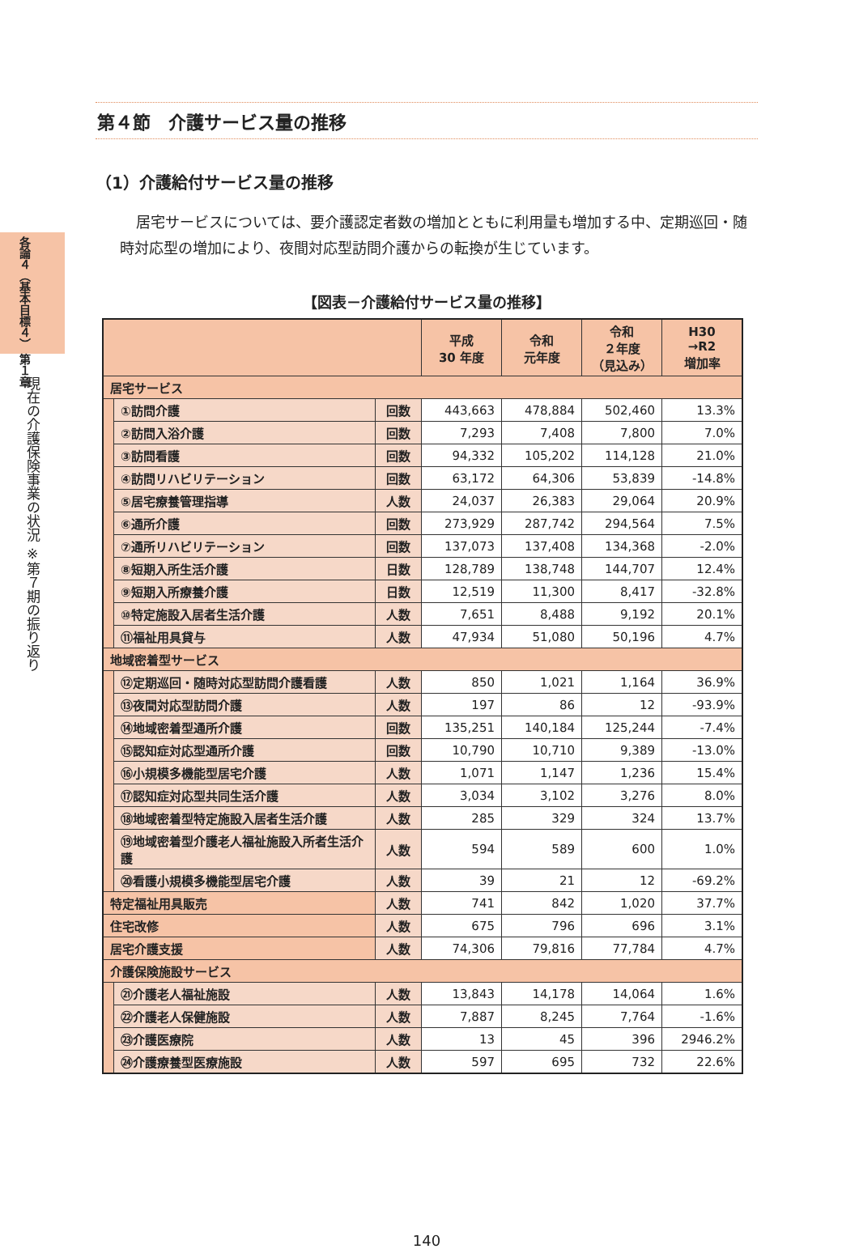各論４（基本目標４） 第１章
現在の介護保険事業の状況 ※第７期の振り返り
第４節　介護サービス量の推移
（1）介護給付サービス量の推移
居宅サービスについては、要介護認定者数の増加とともに利用量も増加する中、定期巡回・随時対応型の増加により、夜間対応型訪問介護からの転換が生じています。
【図表－介護給付サービス量の推移】
| | | | 平成 30 年度 | 令和 元年度 | 令和 ２年度 （見込み） | H30 →R2 増加率 |
| --- | --- | --- | --- | --- | --- | --- |
| 居宅サービス | | | | | | |
| | ①訪問介護 | 回数 | 443,663 | 478,884 | 502,460 | 13.3% |
| | ②訪問入浴介護 | 回数 | 7,293 | 7,408 | 7,800 | 7.0% |
| | ③訪問看護 | 回数 | 94,332 | 105,202 | 114,128 | 21.0% |
| | ④訪問リハビリテーション | 回数 | 63,172 | 64,306 | 53,839 | -14.8% |
| | ⑤居宅療養管理指導 | 人数 | 24,037 | 26,383 | 29,064 | 20.9% |
| | ⑥通所介護 | 回数 | 273,929 | 287,742 | 294,564 | 7.5% |
| | ⑦通所リハビリテーション | 回数 | 137,073 | 137,408 | 134,368 | -2.0% |
| | ⑧短期入所生活介護 | 日数 | 128,789 | 138,748 | 144,707 | 12.4% |
| | ⑨短期入所療養介護 | 日数 | 12,519 | 11,300 | 8,417 | -32.8% |
| | ⑩特定施設入居者生活介護 | 人数 | 7,651 | 8,488 | 9,192 | 20.1% |
| | ⑪福祉用具貸与 | 人数 | 47,934 | 51,080 | 50,196 | 4.7% |
| 地域密着型サービス | | | | | | |
| | ⑫定期巡回・随時対応型訪問介護看護 | 人数 | 850 | 1,021 | 1,164 | 36.9% |
| | ⑬夜間対応型訪問介護 | 人数 | 197 | 86 | 12 | -93.9% |
| | ⑭地域密着型通所介護 | 回数 | 135,251 | 140,184 | 125,244 | -7.4% |
| | ⑮認知症対応型通所介護 | 回数 | 10,790 | 10,710 | 9,389 | -13.0% |
| | ⑯小規模多機能型居宅介護 | 人数 | 1,071 | 1,147 | 1,236 | 15.4% |
| | ⑰認知症対応型共同生活介護 | 人数 | 3,034 | 3,102 | 3,276 | 8.0% |
| | ⑱地域密着型特定施設入居者生活介護 | 人数 | 285 | 329 | 324 | 13.7% |
| | ⑲地域密着型介護老人福祉施設入所者生活介護 | 人数 | 594 | 589 | 600 | 1.0% |
| | ⑳看護小規模多機能型居宅介護 | 人数 | 39 | 21 | 12 | -69.2% |
| 特定福祉用具販売 | | 人数 | 741 | 842 | 1,020 | 37.7% |
| 住宅改修 | | 人数 | 675 | 796 | 696 | 3.1% |
| 居宅介護支援 | | 人数 | 74,306 | 79,816 | 77,784 | 4.7% |
| 介護保険施設サービス | | | | | | |
| | ㉑介護老人福祉施設 | 人数 | 13,843 | 14,178 | 14,064 | 1.6% |
| | ㉒介護老人保健施設 | 人数 | 7,887 | 8,245 | 7,764 | -1.6% |
| | ㉓介護医療院 | 人数 | 13 | 45 | 396 | 2946.2% |
| | ㉔介護療養型医療施設 | 人数 | 597 | 695 | 732 | 22.6% |
140